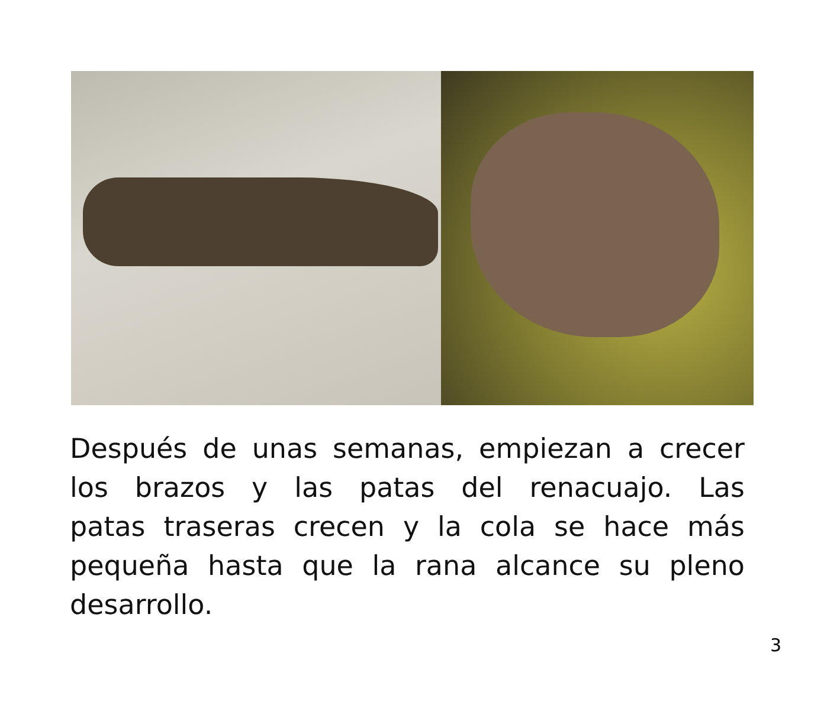Después de unas semanas, empiezan a crecer los brazos y las patas del renacuajo. Las patas traseras crecen y la cola se hace más pequeña hasta que la rana alcance su pleno desarrollo.
3